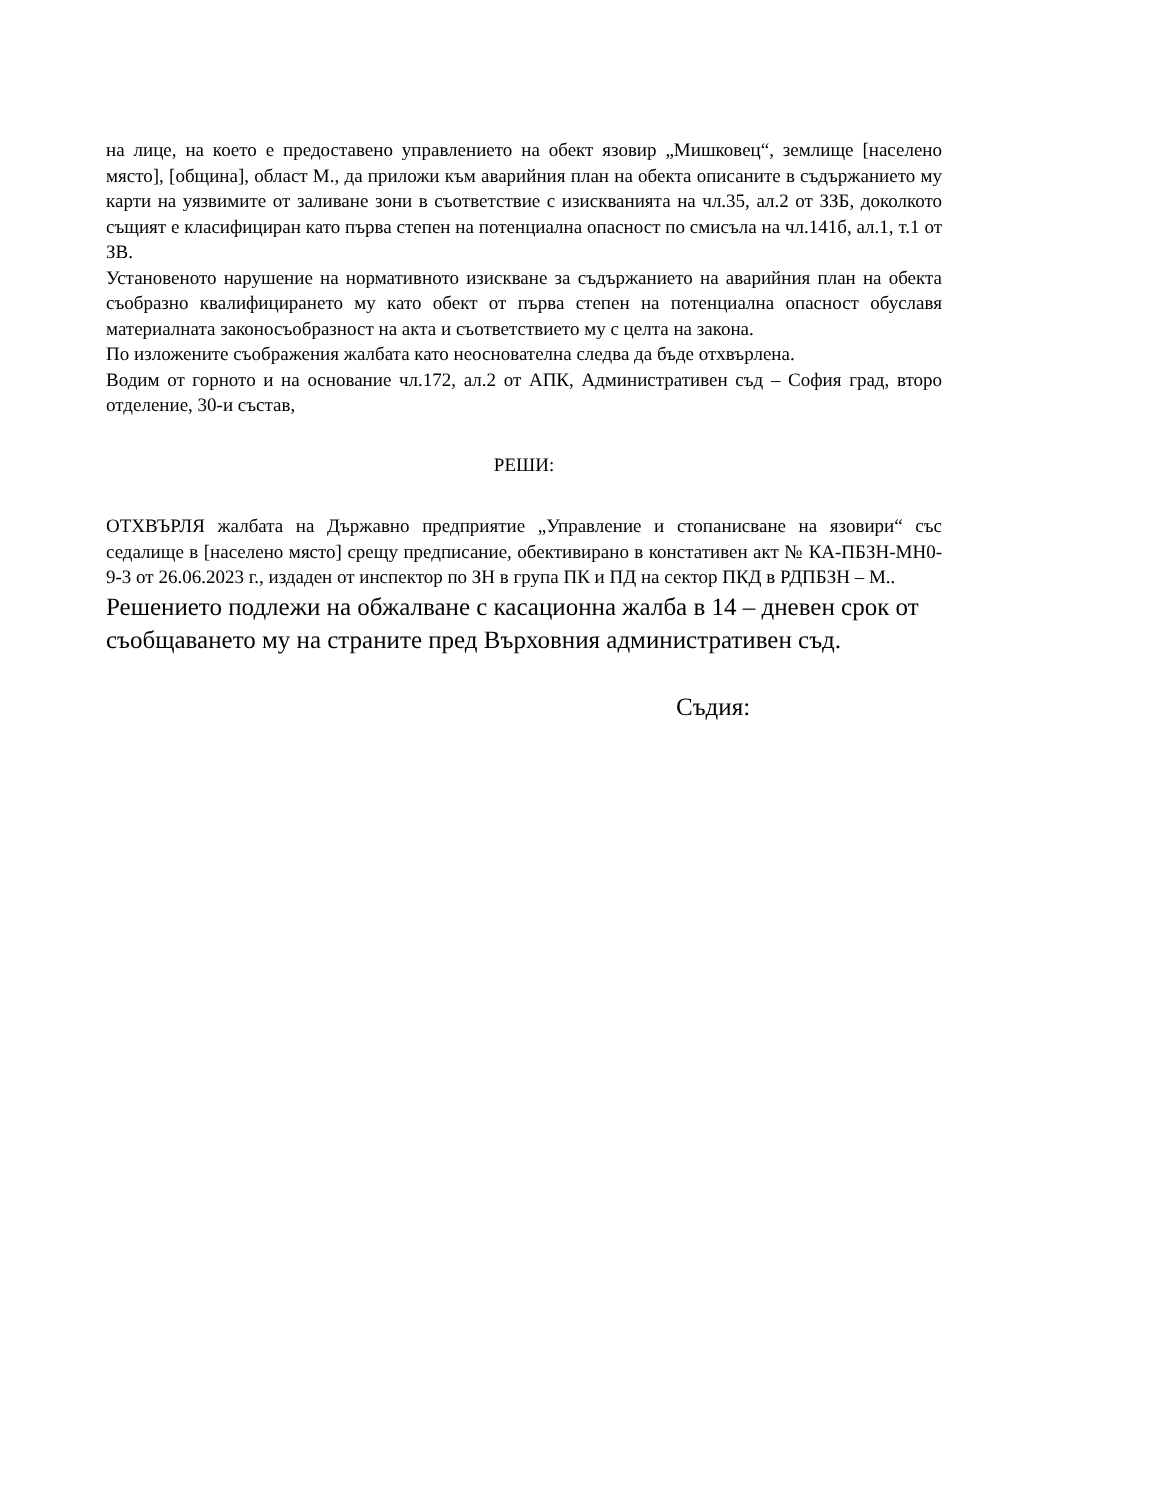на лице, на което е предоставено управлението на обект язовир „Мишковец“, землище [населено място], [община], област М., да приложи към аварийния план на обекта описаните в съдържанието му карти на уязвимите от заливане зони в съответствие с изискванията на чл.35, ал.2 от ЗЗБ, доколкото същият е класифициран като първа степен на потенциална опасност по смисъла на чл.141б, ал.1, т.1 от ЗВ.
Установеното нарушение на нормативното изискване за съдържанието на аварийния план на обекта съобразно квалифицирането му като обект от първа степен на потенциална опасност обуславя материалната законосъобразност на акта и съответствието му с целта на закона.
По изложените съображения жалбата като неоснователна следва да бъде отхвърлена.
Водим от горното и на основание чл.172, ал.2 от АПК, Административен съд – София град, второ отделение, 30-и състав,
РЕШИ:
ОТХВЪРЛЯ жалбата на Държавно предприятие „Управление и стопанисване на язовири“ със седалище в [населено място] срещу предписание, обективирано в констативен акт № КА-ПБЗН-МН0-9-3 от 26.06.2023 г., издаден от инспектор по ЗН в група ПК и ПД на сектор ПКД в РДПБЗН – М..
Решението подлежи на обжалване с касационна жалба в 14 – дневен срок от съобщаването му на страните пред Върховния административен съд.
Съдия: